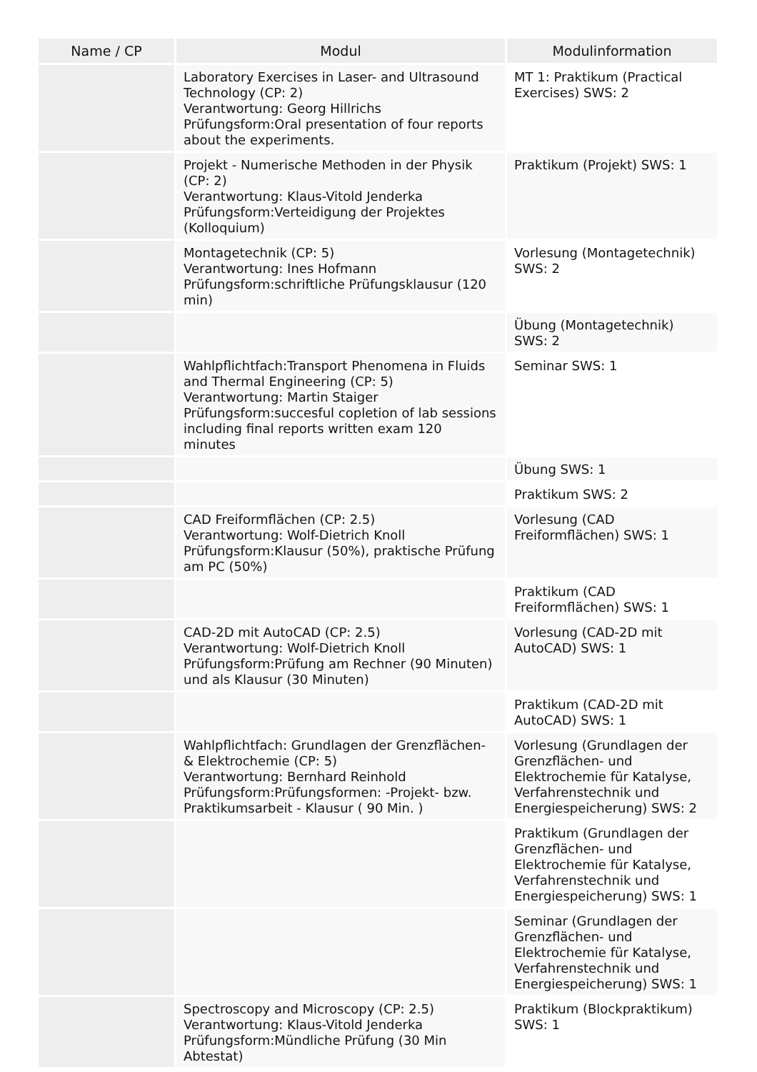| Name / CP | Modul | Modulinformation |
| --- | --- | --- |
| | Laboratory Exercises in Laser- and Ultrasound Technology (CP: 2) Verantwortung: Georg Hillrichs Prüfungsform:Oral presentation of four reports about the experiments. | MT 1: Praktikum (Practical Exercises) SWS: 2 |
| | Projekt - Numerische Methoden in der Physik (CP: 2) Verantwortung: Klaus-Vitold Jenderka Prüfungsform:Verteidigung der Projektes (Kolloquium) | Praktikum (Projekt) SWS: 1 |
| | Montagetechnik (CP: 5) Verantwortung: Ines Hofmann Prüfungsform:schriftliche Prüfungsklausur (120 min) | Vorlesung (Montagetechnik) SWS: 2 |
| | | Übung (Montagetechnik) SWS: 2 |
| | Wahlpflichtfach:Transport Phenomena in Fluids and Thermal Engineering (CP: 5) Verantwortung: Martin Staiger Prüfungsform:succesful copletion of lab sessions including final reports written exam 120 minutes | Seminar SWS: 1 |
| | | Übung SWS: 1 |
| | | Praktikum SWS: 2 |
| | CAD Freiformflächen (CP: 2.5) Verantwortung: Wolf-Dietrich Knoll Prüfungsform:Klausur (50%), praktische Prüfung am PC (50%) | Vorlesung (CAD Freiformflächen) SWS: 1 |
| | | Praktikum (CAD Freiformflächen) SWS: 1 |
| | CAD-2D mit AutoCAD (CP: 2.5) Verantwortung: Wolf-Dietrich Knoll Prüfungsform:Prüfung am Rechner (90 Minuten) und als Klausur (30 Minuten) | Vorlesung (CAD-2D mit AutoCAD) SWS: 1 |
| | | Praktikum (CAD-2D mit AutoCAD) SWS: 1 |
| | Wahlpflichtfach: Grundlagen der Grenzflächen- & Elektrochemie (CP: 5) Verantwortung: Bernhard Reinhold Prüfungsform:Prüfungsformen: -Projekt- bzw. Praktikumsarbeit - Klausur ( 90 Min. ) | Vorlesung (Grundlagen der Grenzflächen- und Elektrochemie für Katalyse, Verfahrenstechnik und Energiespeicherung) SWS: 2 |
| | | Praktikum (Grundlagen der Grenzflächen- und Elektrochemie für Katalyse, Verfahrenstechnik und Energiespeicherung) SWS: 1 |
| | | Seminar (Grundlagen der Grenzflächen- und Elektrochemie für Katalyse, Verfahrenstechnik und Energiespeicherung) SWS: 1 |
| | Spectroscopy and Microscopy (CP: 2.5) Verantwortung: Klaus-Vitold Jenderka Prüfungsform:Mündliche Prüfung (30 Min Abtestat) | Praktikum (Blockpraktikum) SWS: 1 |